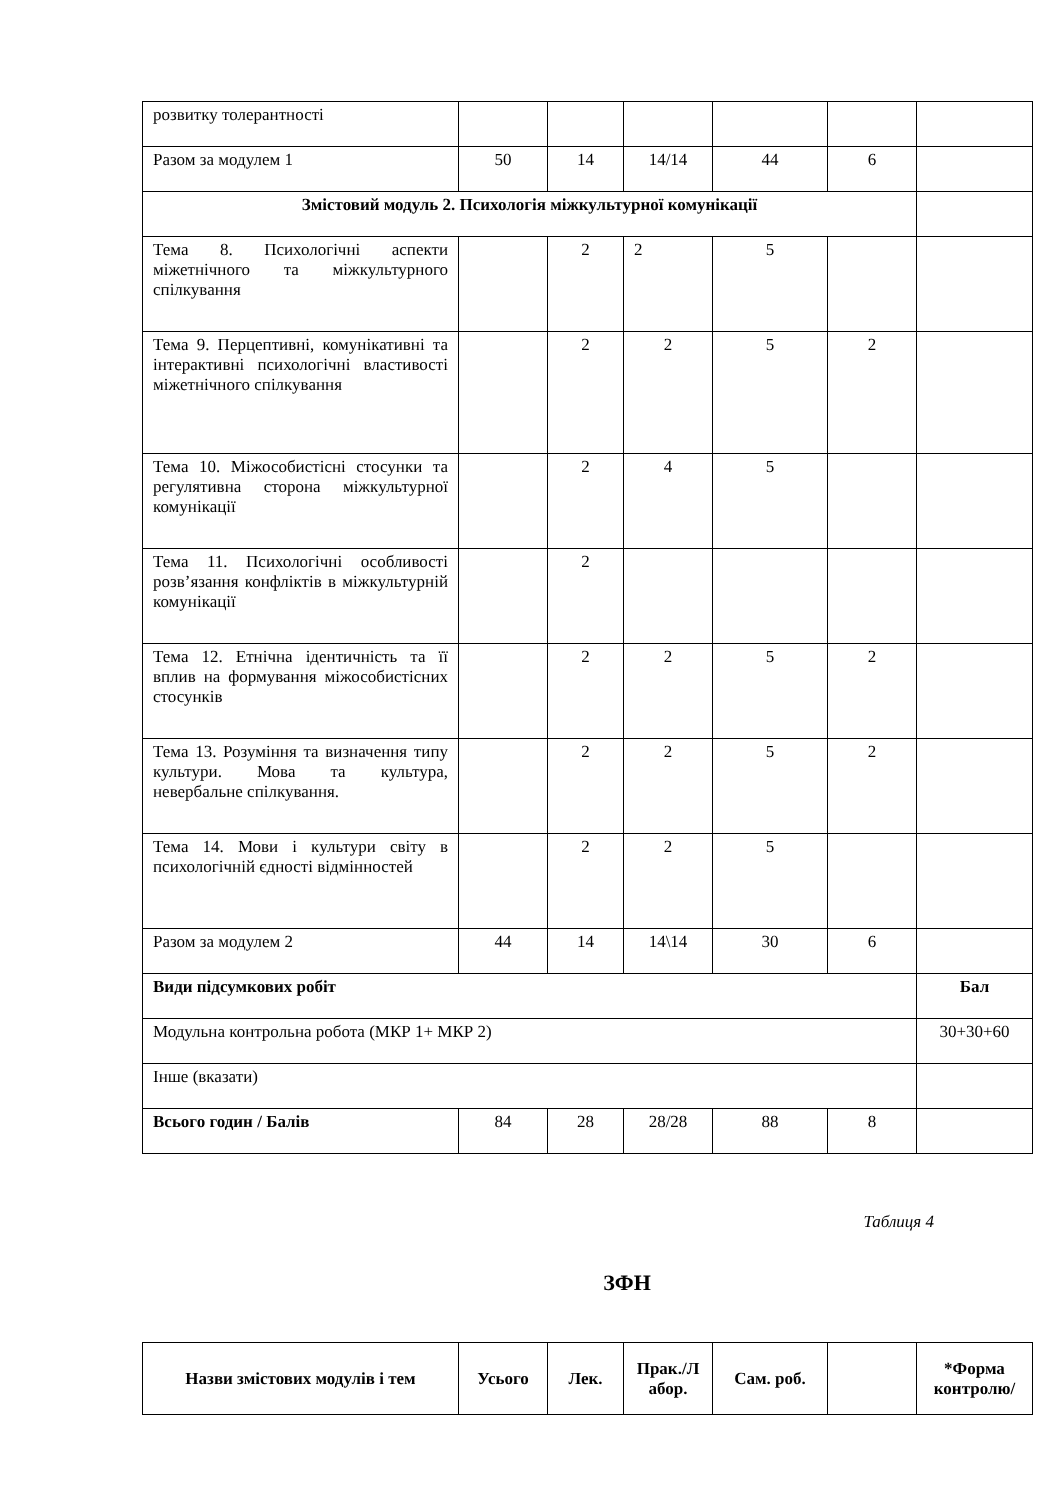| розвитку толерантності | | | | | | |
| Разом за модулем 1 | 50 | 14 | 14/14 | 44 | 6 | |
| Змістовий модуль 2. Психологія міжкультурної комунікації | | | | | | |
| Тема 8. Психологічні аспекти міжетнічного та міжкультурного спілкування | | 2 | 2 | 5 | | |
| Тема 9. Перцептивні, комунікативні та інтерактивні психологічні властивості міжетнічного спілкування | | 2 | 2 | 5 | 2 | |
| Тема 10. Міжособистісні стосунки та регулятивна сторона міжкультурної комунікації | | 2 | 4 | 5 | | |
| Тема 11. Психологічні особливості розв’язання конфліктів в міжкультурній комунікації | | 2 | | | | |
| Тема 12. Етнічна ідентичність та її вплив на формування міжособистісних стосунків | | 2 | 2 | 5 | 2 | |
| Тема 13. Розуміння та визначення типу культури. Мова та культура, невербальне спілкування. | | 2 | 2 | 5 | 2 | |
| Тема 14. Мови і культури світу в психологічній єдності відмінностей | | 2 | 2 | 5 | | |
| Разом за модулем 2 | 44 | 14 | 14\14 | 30 | 6 | |
| Види підсумкових робіт | | | | | | Бал |
| Модульна контрольна робота (МКР 1+ МКР 2) | | | | | | 30+30+60 |
| Інше (вказати) | | | | | | |
| Всього годин / Балів | 84 | 28 | 28/28 | 88 | 8 | |
Таблиця 4
ЗФН
| Назви змістових модулів і тем | Усього | Лек. | Прак./Л абор. | Сам. роб. | | *Форма контролю/ |
| --- | --- | --- | --- | --- | --- | --- |